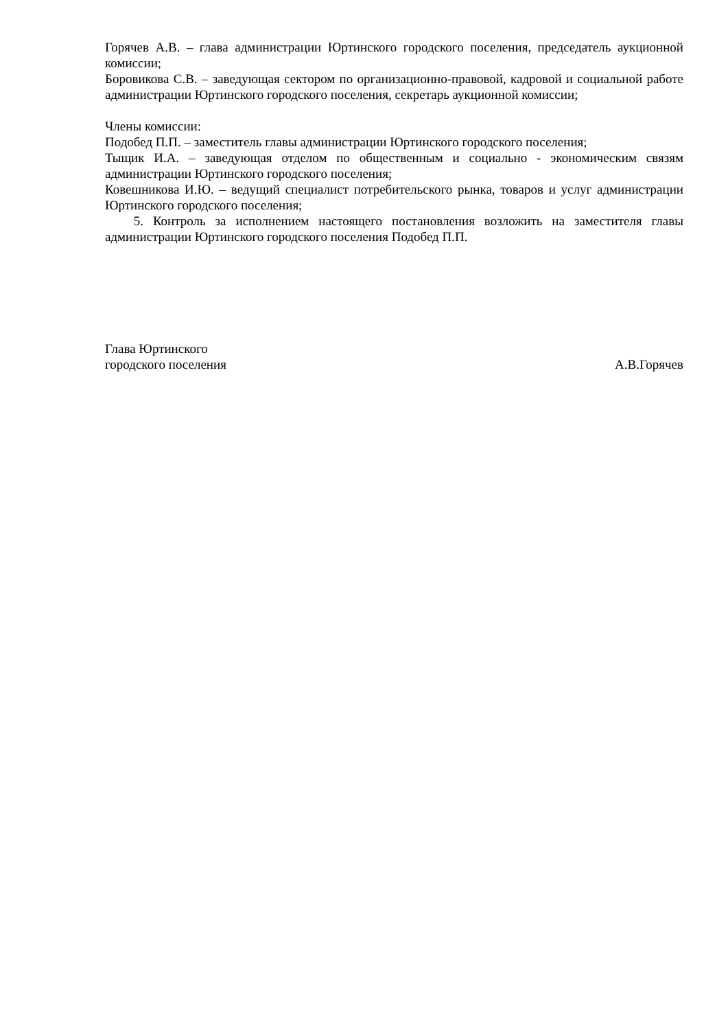Горячев А.В. – глава администрации Юртинского городского поселения, председатель аукционной комиссии;
Боровикова С.В. – заведующая сектором по организационно-правовой, кадровой и социальной работе администрации Юртинского городского поселения, секретарь аукционной комиссии;
Члены комиссии:
Подобед П.П. – заместитель главы администрации Юртинского городского поселения;
Тыщик И.А. – заведующая отделом по общественным и социально - экономическим связям администрации Юртинского городского поселения;
Ковешникова И.Ю. – ведущий специалист потребительского рынка, товаров и услуг администрации Юртинского городского поселения;
5. Контроль за исполнением настоящего постановления возложить на заместителя главы администрации Юртинского городского поселения Подобед П.П.
Глава Юртинского
городского поселения А.В.Горячев